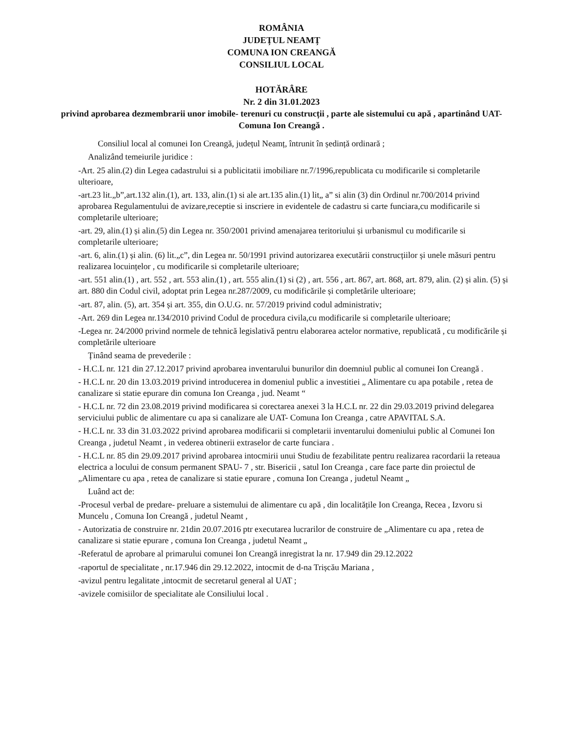ROMÂNIA
JUDEȚUL NEAMȚ
COMUNA ION CREANGĂ
CONSILIUL LOCAL
HOTĂRÂRE
Nr. 2 din 31.01.2023
privind aprobarea dezmembrarii unor imobile- terenuri cu construcții , parte ale sistemului cu apă , apartinând UAT- Comuna Ion Creangă .
Consiliul local al comunei Ion Creangă, județul Neamț, întrunit în ședință ordinară ;
Analizând temeiurile juridice :
-Art. 25 alin.(2) din Legea cadastrului si a publicitatii imobiliare nr.7/1996,republicata cu modificarile si completarile ulterioare,
-art.23 lit.„b”,art.132 alin.(1), art. 133, alin.(1) si ale art.135 alin.(1) lit„ a” si alin (3) din Ordinul nr.700/2014 privind aprobarea Regulamentului de avizare,receptie si inscriere in evidentele de cadastru si carte funciara,cu modificarile si completarile ulterioare;
-art. 29, alin.(1) și alin.(5) din Legea nr. 350/2001 privind amenajarea teritoriului și urbanismul cu modificarile si completarile ulterioare;
-art. 6, alin.(1) și alin. (6) lit.„c”, din Legea nr. 50/1991 privind autorizarea executării construcțiilor și unele măsuri pentru realizarea locuințelor , cu modificarile si completarile ulterioare;
-art. 551 alin.(1) , art. 552 , art. 553 alin.(1) , art. 555 alin.(1) si (2) , art. 556 , art. 867, art. 868, art. 879, alin. (2) și alin. (5) și art. 880 din Codul civil, adoptat prin Legea nr.287/2009, cu modificările și completările ulterioare;
-art. 87, alin. (5), art. 354 și art. 355, din O.U.G. nr. 57/2019 privind codul administrativ;
-Art. 269 din Legea nr.134/2010 privind Codul de procedura civila,cu modificarile si completarile ulterioare;
-Legea nr. 24/2000 privind normele de tehnică legislativă pentru elaborarea actelor normative, republicată , cu modificările și completările ulterioare
Ținând seama de prevederile :
- H.C.L nr. 121 din 27.12.2017 privind aprobarea inventarului bunurilor din doemniul public al comunei Ion Creangă .
- H.C.L nr. 20 din 13.03.2019 privind introducerea in domeniul public a investitiei „ Alimentare cu apa potabile , retea de canalizare si statie epurare din comuna Ion Creanga , jud. Neamt “
- H.C.L nr. 72 din 23.08.2019 privind modificarea si corectarea anexei 3 la H.C.L nr. 22 din 29.03.2019 privind delegarea serviciului public de alimentare cu apa si canalizare ale UAT- Comuna Ion Creanga , catre APAVITAL S.A.
- H.C.L nr. 33 din 31.03.2022 privind aprobarea modificarii si completarii inventarului domeniului public al Comunei Ion Creanga , judetul Neamt , in vederea obtinerii extraselor de carte funciara .
- H.C.L nr. 85 din 29.09.2017 privind aprobarea intocmirii unui Studiu de fezabilitate pentru realizarea racordarii la reteaua electrica a locului de consum permanent SPAU- 7 , str. Bisericii , satul Ion Creanga , care face parte din proiectul de „Alimentare cu apa , retea de canalizare si statie epurare , comuna Ion Creanga , judetul Neamt „
Luând act de:
-Procesul verbal de predare- preluare a sistemului de alimentare cu apă , din localitățile Ion Creanga, Recea , Izvoru si Muncelu , Comuna Ion Creangă , judetul Neamt ,
- Autorizatia de construire nr. 21din 20.07.2016 ptr executarea lucrarilor de construire de „Alimentare cu apa , retea de canalizare si statie epurare , comuna Ion Creanga , judetul Neamt „
-Referatul de aprobare al primarului comunei Ion Creangă inregistrat la nr. 17.949 din 29.12.2022
-raportul de specialitate , nr.17.946 din 29.12.2022, intocmit de d-na Trișcău Mariana ,
-avizul pentru legalitate ,intocmit de secretarul general al UAT ;
-avizele comisiilor de specialitate ale Consiliului local .